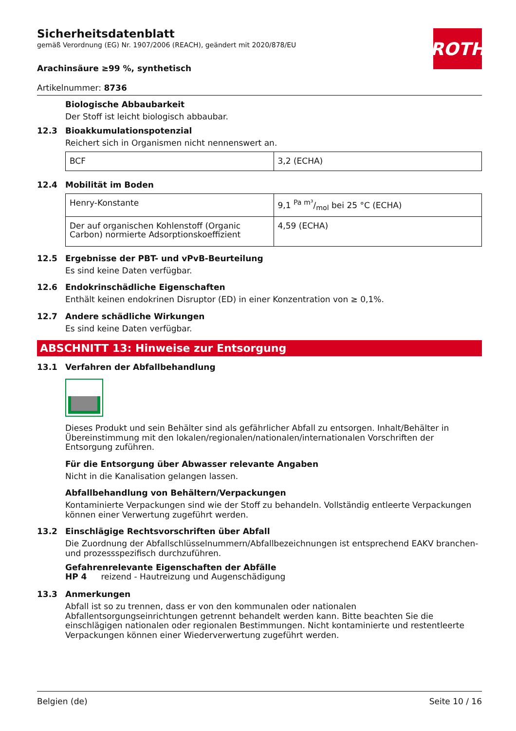ROTH
Sicherheitsdatenblatt
gemäß Verordnung (EG) Nr. 1907/2006 (REACH), geändert mit 2020/878/EU
Arachinsäure ≥99 %, synthetisch
Artikelnummer: 8736
Biologische Abbaubarkeit
Der Stoff ist leicht biologisch abbaubar.
12.3 Bioakkumulationspotenzial
Reichert sich in Organismen nicht nennenswert an.
| BCF | 3,2 (ECHA) |
12.4 Mobilität im Boden
| Henry-Konstante | 9,1 Pa m³/mol bei 25 °C (ECHA) |
| Der auf organischen Kohlenstoff (Organic Carbon) normierte Adsorptionskoeffizient | 4,59 (ECHA) |
12.5 Ergebnisse der PBT- und vPvB-Beurteilung
Es sind keine Daten verfügbar.
12.6 Endokrinschädliche Eigenschaften
Enthält keinen endokrinen Disruptor (ED) in einer Konzentration von ≥ 0,1%.
12.7 Andere schädliche Wirkungen
Es sind keine Daten verfügbar.
ABSCHNITT 13: Hinweise zur Entsorgung
13.1 Verfahren der Abfallbehandlung
Dieses Produkt und sein Behälter sind als gefährlicher Abfall zu entsorgen. Inhalt/Behälter in Übereinstimmung mit den lokalen/regionalen/nationalen/internationalen Vorschriften der Entsorgung zuführen.
Für die Entsorgung über Abwasser relevante Angaben
Nicht in die Kanalisation gelangen lassen.
Abfallbehandlung von Behältern/Verpackungen
Kontaminierte Verpackungen sind wie der Stoff zu behandeln. Vollständig entleerte Verpackungen können einer Verwertung zugeführt werden.
13.2 Einschlägige Rechtsvorschriften über Abfall
Die Zuordnung der Abfallschlüsselnummern/Abfallbezeichnungen ist entsprechend EAKV branchen- und prozessspezifisch durchzuführen.
Gefahrenrelevante Eigenschaften der Abfälle
HP 4 reizend - Hautreizung und Augenschädigung
13.3 Anmerkungen
Abfall ist so zu trennen, dass er von den kommunalen oder nationalen Abfallentsorgungseinrichtungen getrennt behandelt werden kann. Bitte beachten Sie die einschlägigen nationalen oder regionalen Bestimmungen. Nicht kontaminierte und restentleerte Verpackungen können einer Wiederverwertung zugeführt werden.
Belgien (de) Seite 10 / 16